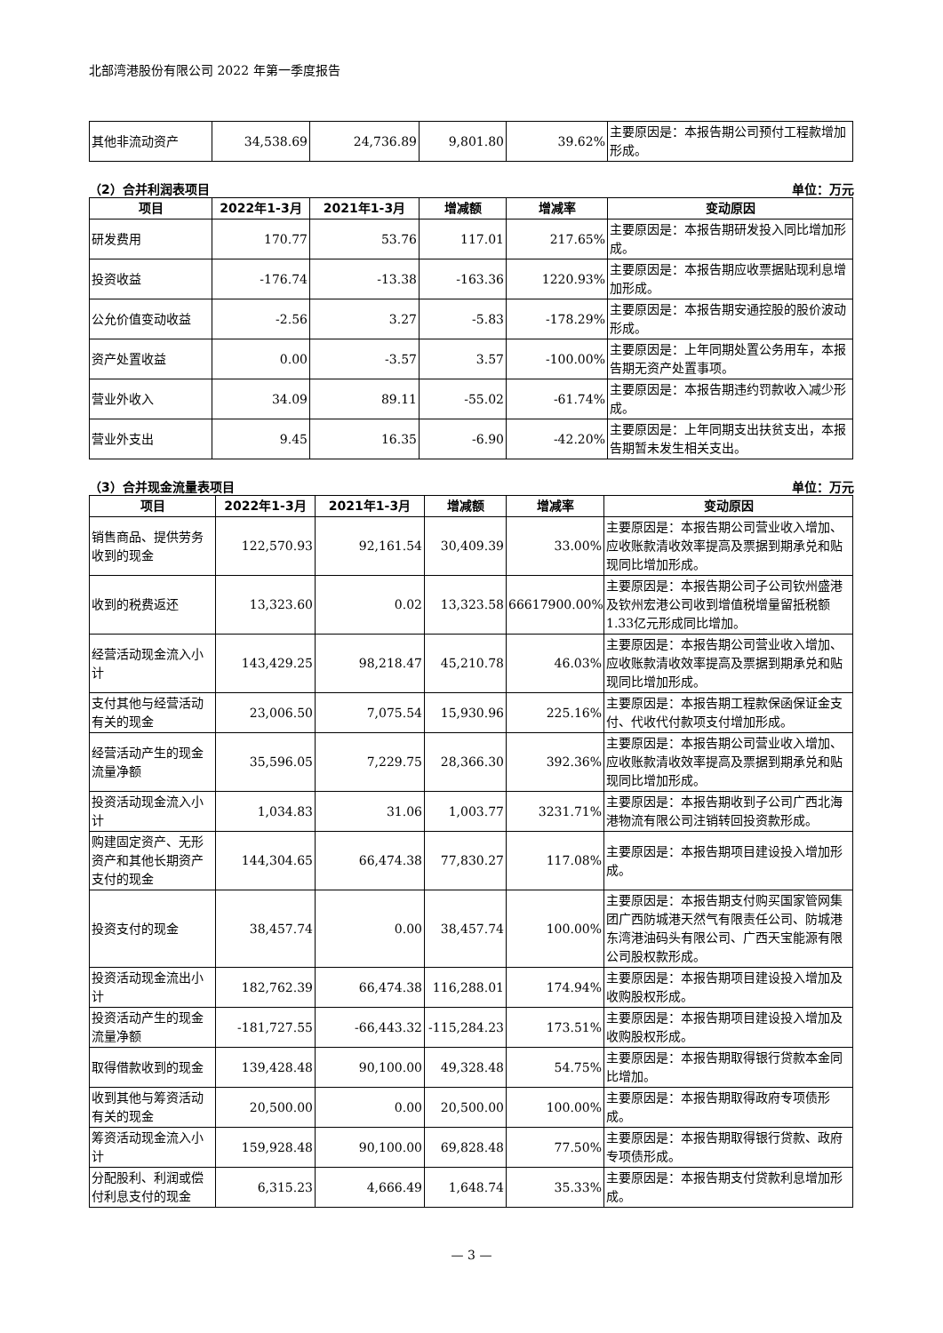北部湾港股份有限公司 2022 年第一季度报告
| 其他非流动资产 | 34,538.69 | 24,736.89 | 9,801.80 | 39.62% | 主要原因是：本报告期公司预付工程款增加形成。 |
（2）合并利润表项目 单位：万元
| 项目 | 2022年1-3月 | 2021年1-3月 | 增减额 | 增减率 | 变动原因 |
| --- | --- | --- | --- | --- | --- |
| 研发费用 | 170.77 | 53.76 | 117.01 | 217.65% | 主要原因是：本报告期研发投入同比增加形成。 |
| 投资收益 | -176.74 | -13.38 | -163.36 | 1220.93% | 主要原因是：本报告期应收票据贴现利息增加形成。 |
| 公允价值变动收益 | -2.56 | 3.27 | -5.83 | -178.29% | 主要原因是：本报告期安通控股的股价波动形成。 |
| 资产处置收益 | 0.00 | -3.57 | 3.57 | -100.00% | 主要原因是：上年同期处置公务用车，本报告期无资产处置事项。 |
| 营业外收入 | 34.09 | 89.11 | -55.02 | -61.74% | 主要原因是：本报告期违约罚款收入减少形成。 |
| 营业外支出 | 9.45 | 16.35 | -6.90 | -42.20% | 主要原因是：上年同期支出扶贫支出，本报告期暂未发生相关支出。 |
（3）合并现金流量表项目 单位：万元
| 项目 | 2022年1-3月 | 2021年1-3月 | 增减额 | 增减率 | 变动原因 |
| --- | --- | --- | --- | --- | --- |
| 销售商品、提供劳务收到的现金 | 122,570.93 | 92,161.54 | 30,409.39 | 33.00% | 主要原因是：本报告期公司营业收入增加、应收账款清收效率提高及票据到期承兑和贴现同比增加形成。 |
| 收到的税费返还 | 13,323.60 | 0.02 | 13,323.58 | 66617900.00% | 主要原因是：本报告期公司子公司钦州盛港及钦州宏港公司收到增值税增量留抵税额1.33亿元形成同比增加。 |
| 经营活动现金流入小计 | 143,429.25 | 98,218.47 | 45,210.78 | 46.03% | 主要原因是：本报告期公司营业收入增加、应收账款清收效率提高及票据到期承兑和贴现同比增加形成。 |
| 支付其他与经营活动有关的现金 | 23,006.50 | 7,075.54 | 15,930.96 | 225.16% | 主要原因是：本报告期工程款保函保证金支付、代收代付款项支付增加形成。 |
| 经营活动产生的现金流量净额 | 35,596.05 | 7,229.75 | 28,366.30 | 392.36% | 主要原因是：本报告期公司营业收入增加、应收账款清收效率提高及票据到期承兑和贴现同比增加形成。 |
| 投资活动现金流入小计 | 1,034.83 | 31.06 | 1,003.77 | 3231.71% | 主要原因是：本报告期收到子公司广西北海港物流有限公司注销转回投资款形成。 |
| 购建固定资产、无形资产和其他长期资产支付的现金 | 144,304.65 | 66,474.38 | 77,830.27 | 117.08% | 主要原因是：本报告期项目建设投入增加形成。 |
| 投资支付的现金 | 38,457.74 | 0.00 | 38,457.74 | 100.00% | 主要原因是：本报告期支付购买国家管网集团广西防城港天然气有限责任公司、防城港东湾港油码头有限公司、广西天宝能源有限公司股权款形成。 |
| 投资活动现金流出小计 | 182,762.39 | 66,474.38 | 116,288.01 | 174.94% | 主要原因是：本报告期项目建设投入增加及收购股权形成。 |
| 投资活动产生的现金流量净额 | -181,727.55 | -66,443.32 | -115,284.23 | 173.51% | 主要原因是：本报告期项目建设投入增加及收购股权形成。 |
| 取得借款收到的现金 | 139,428.48 | 90,100.00 | 49,328.48 | 54.75% | 主要原因是：本报告期取得银行贷款本金同比增加。 |
| 收到其他与筹资活动有关的现金 | 20,500.00 | 0.00 | 20,500.00 | 100.00% | 主要原因是：本报告期取得政府专项债形成。 |
| 筹资活动现金流入小计 | 159,928.48 | 90,100.00 | 69,828.48 | 77.50% | 主要原因是：本报告期取得银行贷款、政府专项债形成。 |
| 分配股利、利润或偿付利息支付的现金 | 6,315.23 | 4,666.49 | 1,648.74 | 35.33% | 主要原因是：本报告期支付贷款利息增加形成。 |
— 3 —